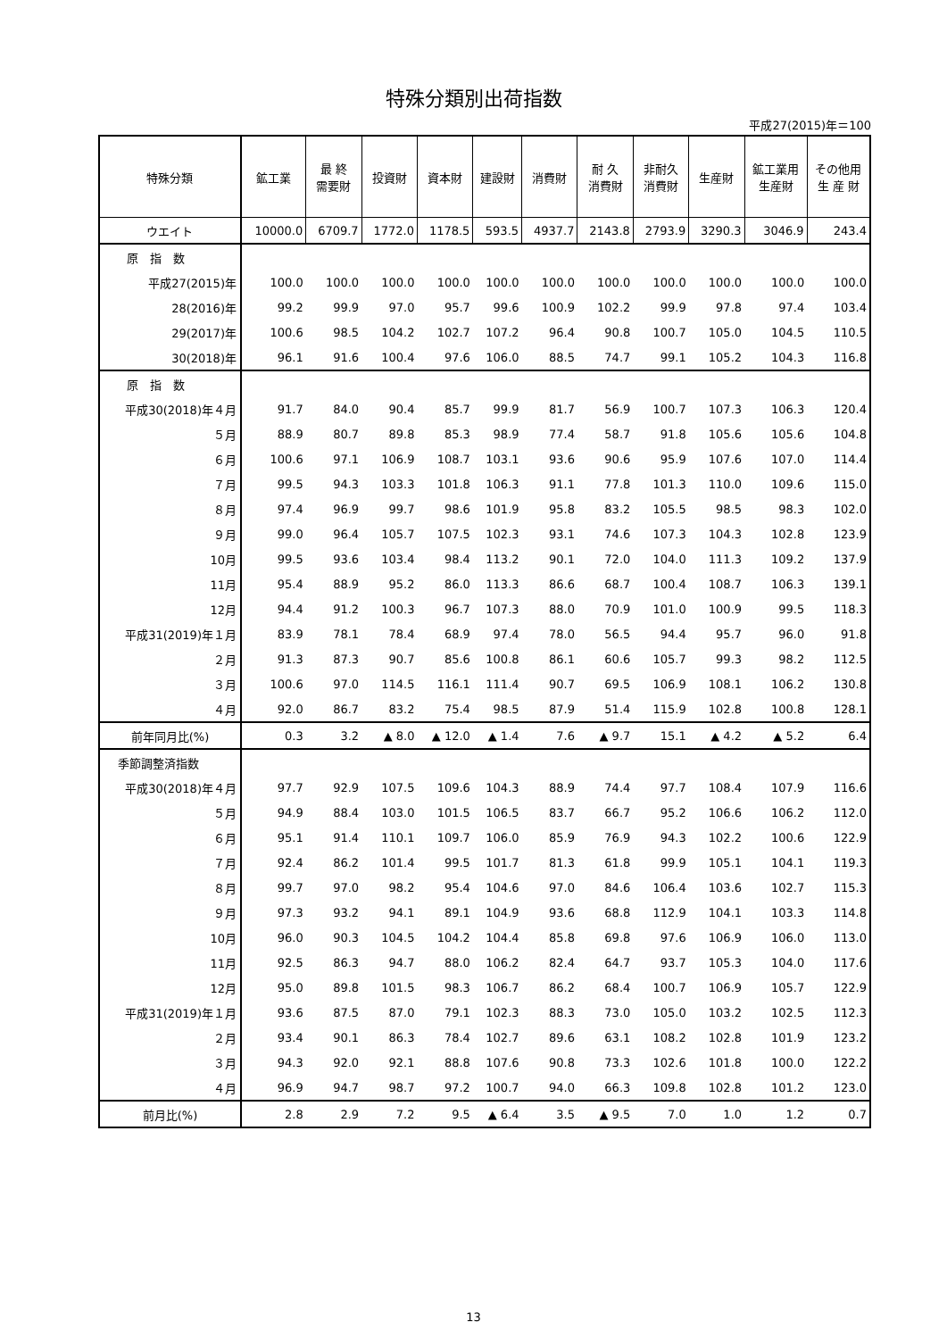特殊分類別出荷指数
平成27(2015)年＝100
| 特殊分類 | 鉱工業 | 最 終 需要財 | 投資財 | 資本財 | 建設財 | 消費財 | 耐 久 消費財 | 非耐久 消費財 | 生産財 | 鉱工業用 生産財 | その他用 生 産 財 |
| --- | --- | --- | --- | --- | --- | --- | --- | --- | --- | --- | --- |
| ウエイト | 10000.0 | 6709.7 | 1772.0 | 1178.5 | 593.5 | 4937.7 | 2143.8 | 2793.9 | 3290.3 | 3046.9 | 243.4 |
| 原 指 数 | | | | | | | | | | | |
| 平成27(2015)年 | 100.0 | 100.0 | 100.0 | 100.0 | 100.0 | 100.0 | 100.0 | 100.0 | 100.0 | 100.0 | 100.0 |
| 28(2016)年 | 99.2 | 99.9 | 97.0 | 95.7 | 99.6 | 100.9 | 102.2 | 99.9 | 97.8 | 97.4 | 103.4 |
| 29(2017)年 | 100.6 | 98.5 | 104.2 | 102.7 | 107.2 | 96.4 | 90.8 | 100.7 | 105.0 | 104.5 | 110.5 |
| 30(2018)年 | 96.1 | 91.6 | 100.4 | 97.6 | 106.0 | 88.5 | 74.7 | 99.1 | 105.2 | 104.3 | 116.8 |
| 原 指 数 | | | | | | | | | | | |
| 平成30(2018)年４月 | 91.7 | 84.0 | 90.4 | 85.7 | 99.9 | 81.7 | 56.9 | 100.7 | 107.3 | 106.3 | 120.4 |
| ５月 | 88.9 | 80.7 | 89.8 | 85.3 | 98.9 | 77.4 | 58.7 | 91.8 | 105.6 | 105.6 | 104.8 |
| ６月 | 100.6 | 97.1 | 106.9 | 108.7 | 103.1 | 93.6 | 90.6 | 95.9 | 107.6 | 107.0 | 114.4 |
| ７月 | 99.5 | 94.3 | 103.3 | 101.8 | 106.3 | 91.1 | 77.8 | 101.3 | 110.0 | 109.6 | 115.0 |
| ８月 | 97.4 | 96.9 | 99.7 | 98.6 | 101.9 | 95.8 | 83.2 | 105.5 | 98.5 | 98.3 | 102.0 |
| ９月 | 99.0 | 96.4 | 105.7 | 107.5 | 102.3 | 93.1 | 74.6 | 107.3 | 104.3 | 102.8 | 123.9 |
| 10月 | 99.5 | 93.6 | 103.4 | 98.4 | 113.2 | 90.1 | 72.0 | 104.0 | 111.3 | 109.2 | 137.9 |
| 11月 | 95.4 | 88.9 | 95.2 | 86.0 | 113.3 | 86.6 | 68.7 | 100.4 | 108.7 | 106.3 | 139.1 |
| 12月 | 94.4 | 91.2 | 100.3 | 96.7 | 107.3 | 88.0 | 70.9 | 101.0 | 100.9 | 99.5 | 118.3 |
| 平成31(2019)年１月 | 83.9 | 78.1 | 78.4 | 68.9 | 97.4 | 78.0 | 56.5 | 94.4 | 95.7 | 96.0 | 91.8 |
| ２月 | 91.3 | 87.3 | 90.7 | 85.6 | 100.8 | 86.1 | 60.6 | 105.7 | 99.3 | 98.2 | 112.5 |
| ３月 | 100.6 | 97.0 | 114.5 | 116.1 | 111.4 | 90.7 | 69.5 | 106.9 | 108.1 | 106.2 | 130.8 |
| ４月 | 92.0 | 86.7 | 83.2 | 75.4 | 98.5 | 87.9 | 51.4 | 115.9 | 102.8 | 100.8 | 128.1 |
| 前年同月比(%) | 0.3 | 3.2 | ▲ 8.0 | ▲ 12.0 | ▲ 1.4 | 7.6 | ▲ 9.7 | 15.1 | ▲ 4.2 | ▲ 5.2 | 6.4 |
| 季節調整済指数 | | | | | | | | | | | |
| 平成30(2018)年４月 | 97.7 | 92.9 | 107.5 | 109.6 | 104.3 | 88.9 | 74.4 | 97.7 | 108.4 | 107.9 | 116.6 |
| ５月 | 94.9 | 88.4 | 103.0 | 101.5 | 106.5 | 83.7 | 66.7 | 95.2 | 106.6 | 106.2 | 112.0 |
| ６月 | 95.1 | 91.4 | 110.1 | 109.7 | 106.0 | 85.9 | 76.9 | 94.3 | 102.2 | 100.6 | 122.9 |
| ７月 | 92.4 | 86.2 | 101.4 | 99.5 | 101.7 | 81.3 | 61.8 | 99.9 | 105.1 | 104.1 | 119.3 |
| ８月 | 99.7 | 97.0 | 98.2 | 95.4 | 104.6 | 97.0 | 84.6 | 106.4 | 103.6 | 102.7 | 115.3 |
| ９月 | 97.3 | 93.2 | 94.1 | 89.1 | 104.9 | 93.6 | 68.8 | 112.9 | 104.1 | 103.3 | 114.8 |
| 10月 | 96.0 | 90.3 | 104.5 | 104.2 | 104.4 | 85.8 | 69.8 | 97.6 | 106.9 | 106.0 | 113.0 |
| 11月 | 92.5 | 86.3 | 94.7 | 88.0 | 106.2 | 82.4 | 64.7 | 93.7 | 105.3 | 104.0 | 117.6 |
| 12月 | 95.0 | 89.8 | 101.5 | 98.3 | 106.7 | 86.2 | 68.4 | 100.7 | 106.9 | 105.7 | 122.9 |
| 平成31(2019)年１月 | 93.6 | 87.5 | 87.0 | 79.1 | 102.3 | 88.3 | 73.0 | 105.0 | 103.2 | 102.5 | 112.3 |
| ２月 | 93.4 | 90.1 | 86.3 | 78.4 | 102.7 | 89.6 | 63.1 | 108.2 | 102.8 | 101.9 | 123.2 |
| ３月 | 94.3 | 92.0 | 92.1 | 88.8 | 107.6 | 90.8 | 73.3 | 102.6 | 101.8 | 100.0 | 122.2 |
| ４月 | 96.9 | 94.7 | 98.7 | 97.2 | 100.7 | 94.0 | 66.3 | 109.8 | 102.8 | 101.2 | 123.0 |
| 前月比(%) | 2.8 | 2.9 | 7.2 | 9.5 | ▲ 6.4 | 3.5 | ▲ 9.5 | 7.0 | 1.0 | 1.2 | 0.7 |
13